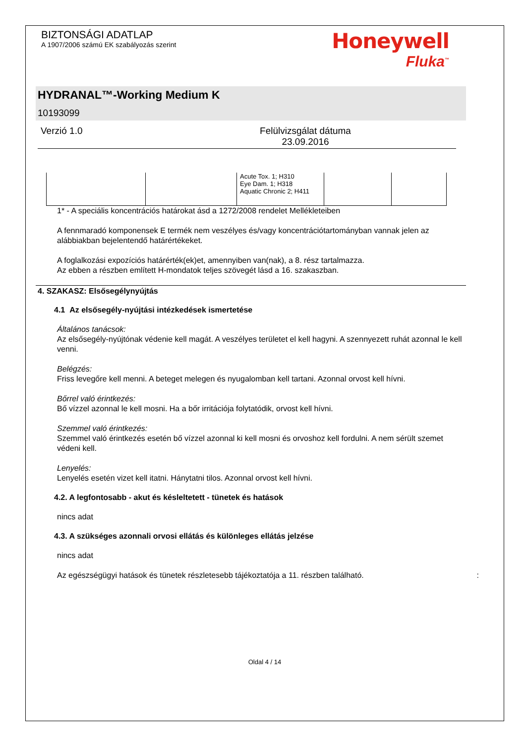BIZTONSÁGI ADATLAP
A 1907/2006 számú EK szabályozás szerint
Honeywell
Fluka<sup>™</sup>
HYDRANAL™-Working Medium K
10193099
Verzió 1.0 Felülvizsgálat dátuma
23.09.2016
| | | Acute Tox. 1; H310 Eye Dam. 1; H318 Aquatic Chronic 2; H411 | | |
1* - A speciális koncentrációs határokat ásd a 1272/2008 rendelet Mellékleteiben
A fennmaradó komponensek E termék nem veszélyes és/vagy koncentrációtartományban vannak jelen az alábbiakban bejelentendő határértékeket.
A foglalkozási expozíciós határérték(ek)et, amennyiben van(nak), a 8. rész tartalmazza.
Az ebben a részben említett H-mondatok teljes szövegét lásd a 16. szakaszban.
4. SZAKASZ: Elsősegélynyújtás
4.1 Az elsősegély-nyújtási intézkedések ismertetése
Általános tanácsok:
Az elsősegély-nyújtónak védenie kell magát. A veszélyes területet el kell hagyni. A szennyezett ruhát azonnal le kell venni.
Belégzés:
Friss levegőre kell menni. A beteget melegen és nyugalomban kell tartani. Azonnal orvost kell hívni.
Bőrrel való érintkezés:
Bő vízzel azonnal le kell mosni. Ha a bőr irritációja folytatódik, orvost kell hívni.
Szemmel való érintkezés:
Szemmel való érintkezés esetén bő vízzel azonnal ki kell mosni és orvoshoz kell fordulni. A nem sérült szemet védeni kell.
Lenyelés:
Lenyelés esetén vizet kell itatni. Hánytatni tilos. Azonnal orvost kell hívni.
4.2. A legfontosabb - akut és késleltetett - tünetek és hatások
nincs adat
4.3. A szükséges azonnali orvosi ellátás és különleges ellátás jelzése
nincs adat
Az egészségügyi hatások és tünetek részletesebb tájékoztatója a 11. részben található. :
Oldal 4 / 14